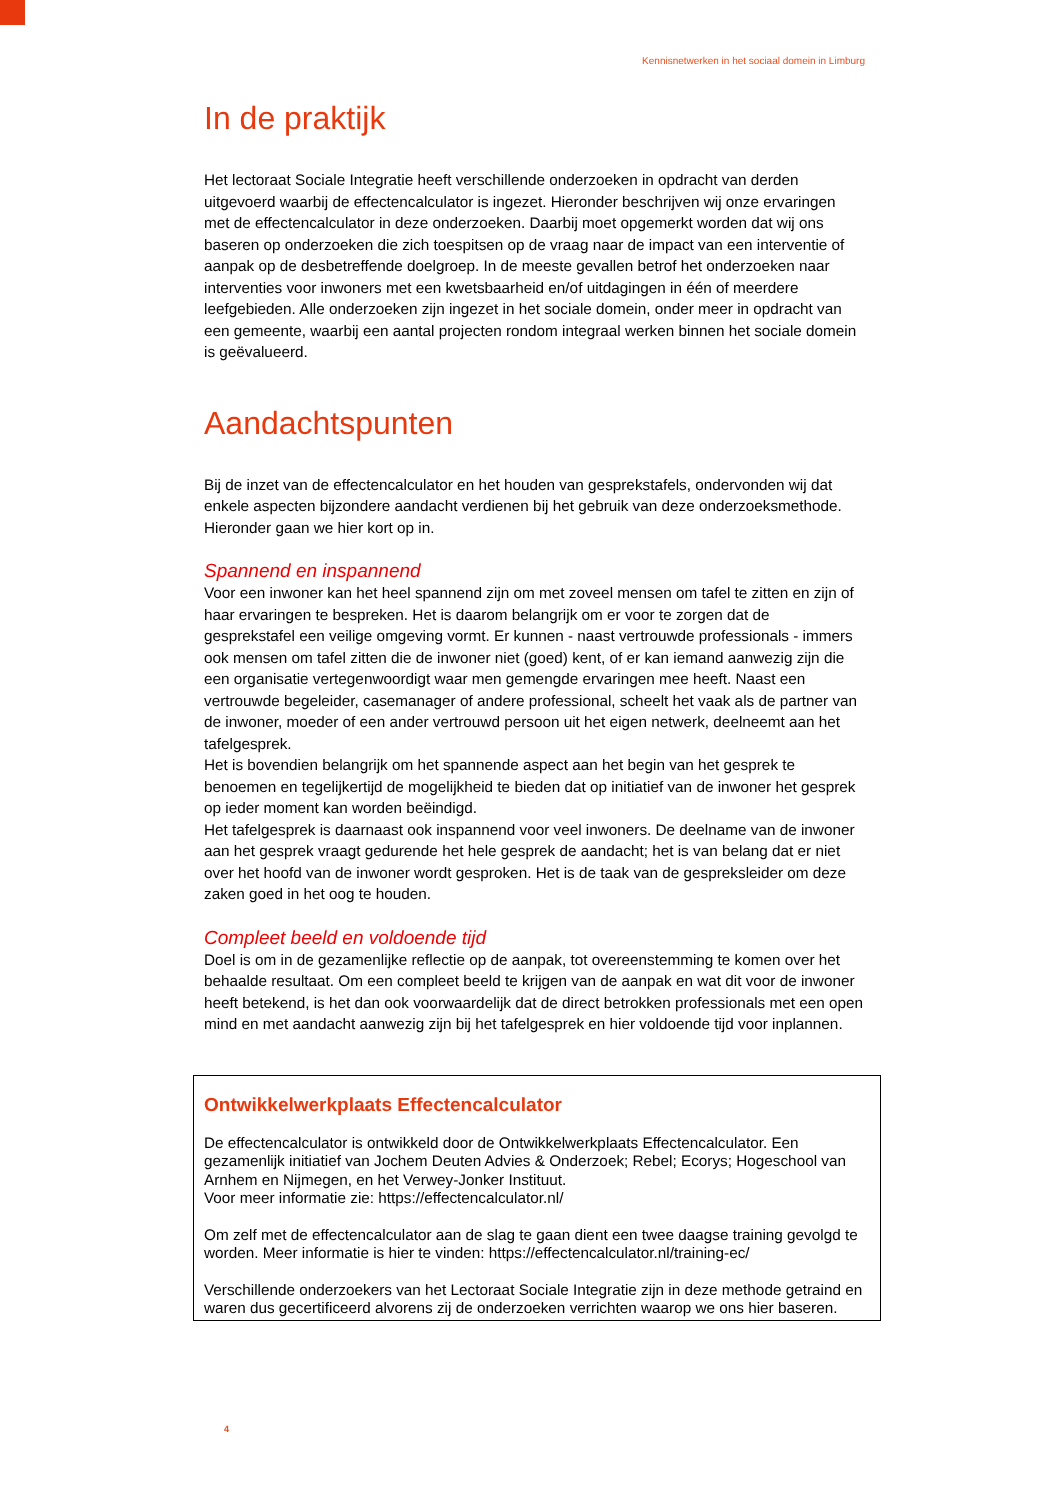Kennisnetwerken in het sociaal domein in Limburg
In de praktijk
Het lectoraat Sociale Integratie heeft verschillende onderzoeken in opdracht van derden uitgevoerd waarbij de effectencalculator is ingezet. Hieronder beschrijven wij onze ervaringen met de effectencalculator in deze onderzoeken. Daarbij moet opgemerkt worden dat wij ons baseren op onderzoeken die zich toespitsen op de vraag naar de impact van een interventie of aanpak op de desbetreffende doelgroep. In de meeste gevallen betrof het onderzoeken naar interventies voor inwoners met een kwetsbaarheid en/of uitdagingen in één of meerdere leefgebieden. Alle onderzoeken zijn ingezet in het sociale domein, onder meer in opdracht van een gemeente, waarbij een aantal projecten rondom integraal werken binnen het sociale domein is geëvalueerd.
Aandachtspunten
Bij de inzet van de effectencalculator en het houden van gesprekstafels, ondervonden wij dat enkele aspecten bijzondere aandacht verdienen bij het gebruik van deze onderzoeksmethode. Hieronder gaan we hier kort op in.
Spannend en inspannend
Voor een inwoner kan het heel spannend zijn om met zoveel mensen om tafel te zitten en zijn of haar ervaringen te bespreken. Het is daarom belangrijk om er voor te zorgen dat de gesprekstafel een veilige omgeving vormt. Er kunnen - naast vertrouwde professionals - immers ook mensen om tafel zitten die de inwoner niet (goed) kent, of er kan iemand aanwezig zijn die een organisatie vertegenwoordigt waar men gemengde ervaringen mee heeft. Naast een vertrouwde begeleider, casemanager of andere professional, scheelt het vaak als de partner van de inwoner, moeder of een ander vertrouwd persoon uit het eigen netwerk, deelneemt aan het tafelgesprek.
Het is bovendien belangrijk om het spannende aspect aan het begin van het gesprek te benoemen en tegelijkertijd de mogelijkheid te bieden dat op initiatief van de inwoner het gesprek op ieder moment kan worden beëindigd.
Het tafelgesprek is daarnaast ook inspannend voor veel inwoners. De deelname van de inwoner aan het gesprek vraagt gedurende het hele gesprek de aandacht; het is van belang dat er niet over het hoofd van de inwoner wordt gesproken. Het is de taak van de gespreksleider om deze zaken goed in het oog te houden.
Compleet beeld en voldoende tijd
Doel is om in de gezamenlijke reflectie op de aanpak, tot overeenstemming te komen over het behaalde resultaat. Om een compleet beeld te krijgen van de aanpak en wat dit voor de inwoner heeft betekend, is het dan ook voorwaardelijk dat de direct betrokken professionals met een open mind en met aandacht aanwezig zijn bij het tafelgesprek en hier voldoende tijd voor inplannen.
Ontwikkelwerkplaats Effectencalculator
De effectencalculator is ontwikkeld door de Ontwikkelwerkplaats Effectencalculator. Een gezamenlijk initiatief van Jochem Deuten Advies & Onderzoek; Rebel; Ecorys; Hogeschool van Arnhem en Nijmegen, en het Verwey-Jonker Instituut.
Voor meer informatie zie: https://effectencalculator.nl/
Om zelf met de effectencalculator aan de slag te gaan dient een twee daagse training gevolgd te worden. Meer informatie is hier te vinden: https://effectencalculator.nl/training-ec/
Verschillende onderzoekers van het Lectoraat Sociale Integratie zijn in deze methode getraind en waren dus gecertificeerd alvorens zij de onderzoeken verrichten waarop we ons hier baseren.
4